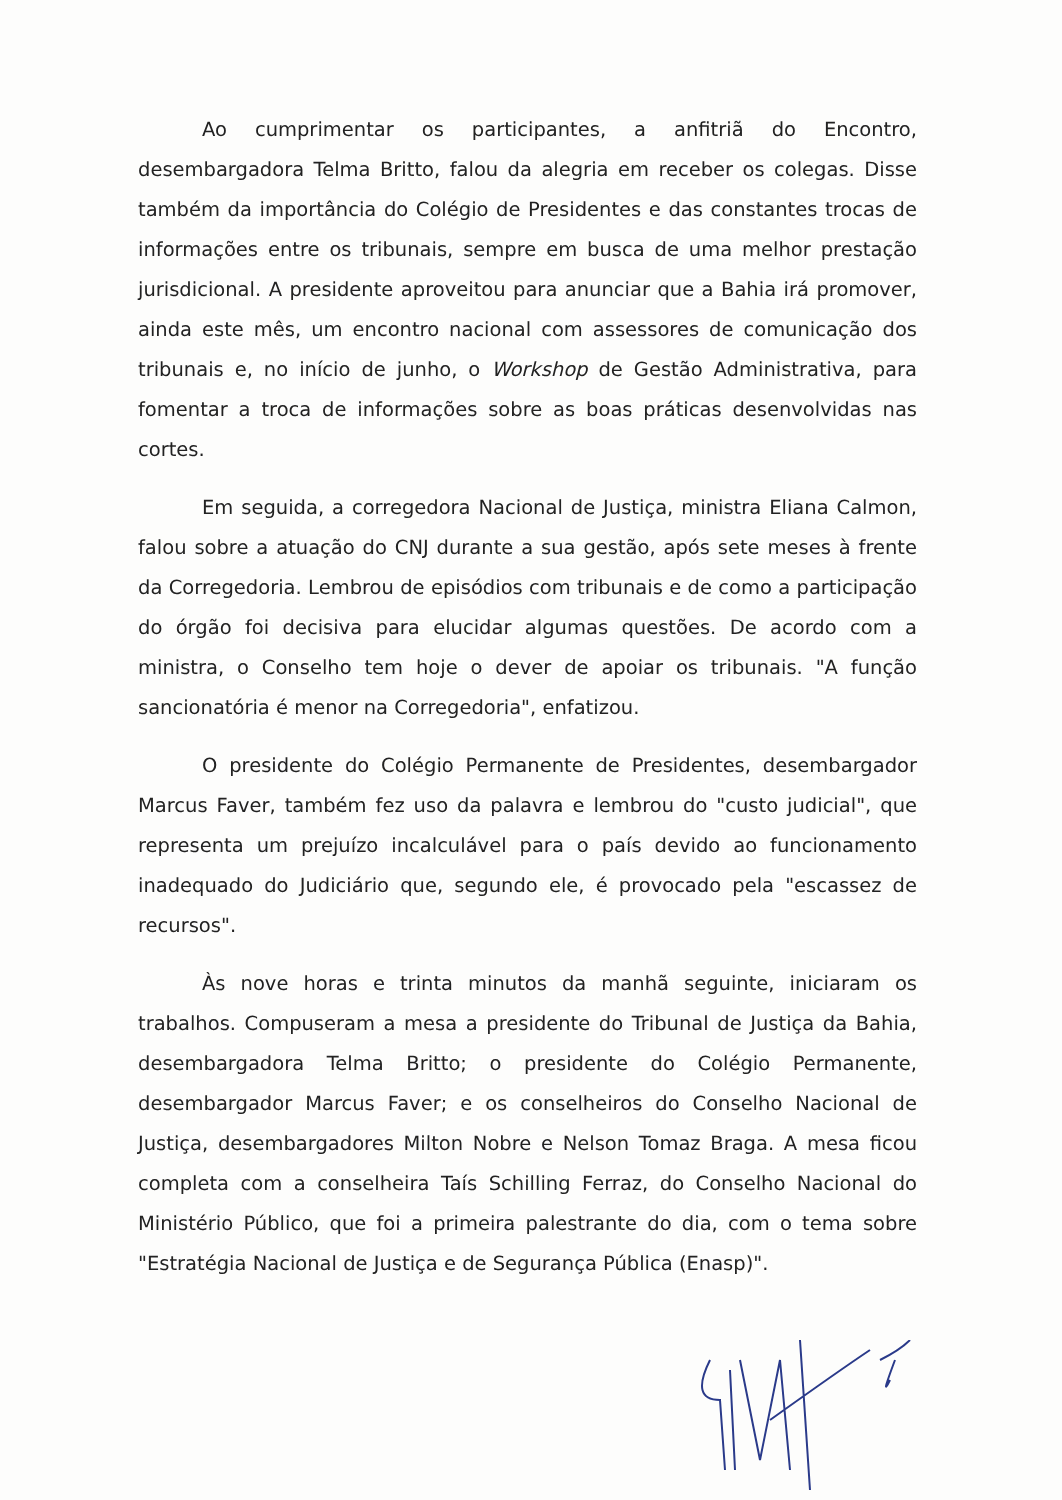Ao cumprimentar os participantes, a anfitriã do Encontro, desembargadora Telma Britto, falou da alegria em receber os colegas. Disse também da importância do Colégio de Presidentes e das constantes trocas de informações entre os tribunais, sempre em busca de uma melhor prestação jurisdicional. A presidente aproveitou para anunciar que a Bahia irá promover, ainda este mês, um encontro nacional com assessores de comunicação dos tribunais e, no início de junho, o Workshop de Gestão Administrativa, para fomentar a troca de informações sobre as boas práticas desenvolvidas nas cortes.
Em seguida, a corregedora Nacional de Justiça, ministra Eliana Calmon, falou sobre a atuação do CNJ durante a sua gestão, após sete meses à frente da Corregedoria. Lembrou de episódios com tribunais e de como a participação do órgão foi decisiva para elucidar algumas questões. De acordo com a ministra, o Conselho tem hoje o dever de apoiar os tribunais. "A função sancionatória é menor na Corregedoria", enfatizou.
O presidente do Colégio Permanente de Presidentes, desembargador Marcus Faver, também fez uso da palavra e lembrou do "custo judicial", que representa um prejuízo incalculável para o país devido ao funcionamento inadequado do Judiciário que, segundo ele, é provocado pela "escassez de recursos".
Às nove horas e trinta minutos da manhã seguinte, iniciaram os trabalhos. Compuseram a mesa a presidente do Tribunal de Justiça da Bahia, desembargadora Telma Britto; o presidente do Colégio Permanente, desembargador Marcus Faver; e os conselheiros do Conselho Nacional de Justiça, desembargadores Milton Nobre e Nelson Tomaz Braga. A mesa ficou completa com a conselheira Taís Schilling Ferraz, do Conselho Nacional do Ministério Público, que foi a primeira palestrante do dia, com o tema sobre "Estratégia Nacional de Justiça e de Segurança Pública (Enasp)".